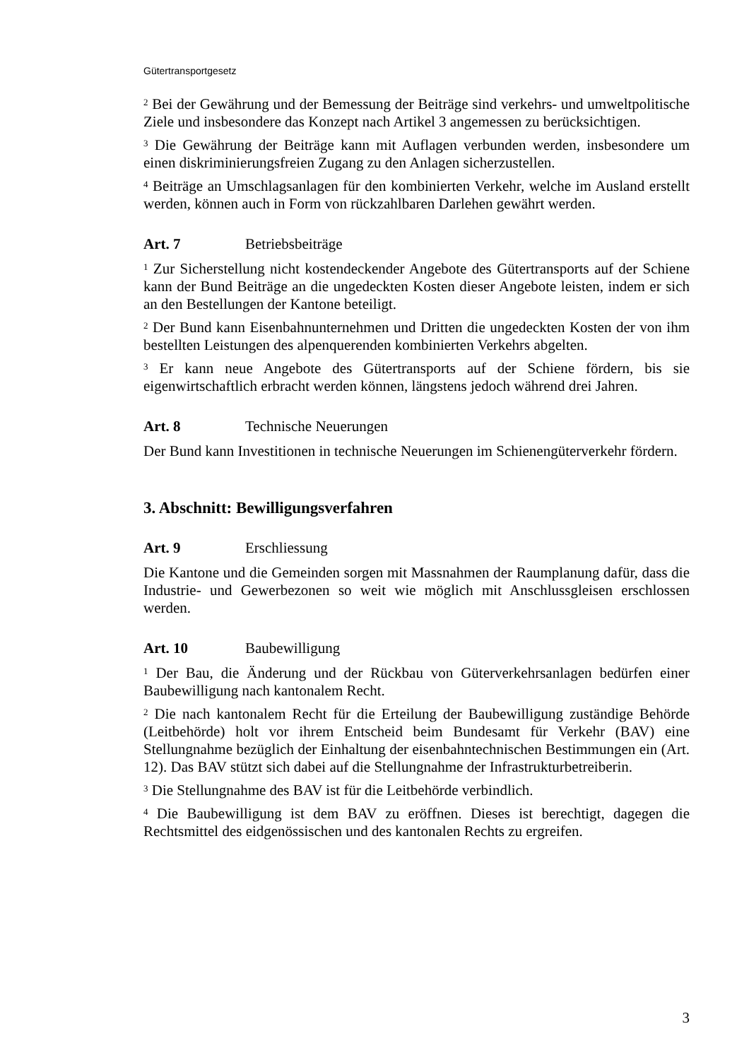Gütertransportgesetz
<sup>2</sup> Bei der Gewährung und der Bemessung der Beiträge sind verkehrs- und umweltpolitische Ziele und insbesondere das Konzept nach Artikel 3 angemessen zu berücksichtigen.
<sup>3</sup> Die Gewährung der Beiträge kann mit Auflagen verbunden werden, insbesondere um einen diskriminierungsfreien Zugang zu den Anlagen sicherzustellen.
<sup>4</sup> Beiträge an Umschlagsanlagen für den kombinierten Verkehr, welche im Ausland erstellt werden, können auch in Form von rückzahlbaren Darlehen gewährt werden.
Art. 7 Betriebsbeiträge
<sup>1</sup> Zur Sicherstellung nicht kostendeckender Angebote des Gütertransports auf der Schiene kann der Bund Beiträge an die ungedeckten Kosten dieser Angebote leisten, indem er sich an den Bestellungen der Kantone beteiligt.
<sup>2</sup> Der Bund kann Eisenbahnunternehmen und Dritten die ungedeckten Kosten der von ihm bestellten Leistungen des alpenquerenden kombinierten Verkehrs abgelten.
<sup>3</sup> Er kann neue Angebote des Gütertransports auf der Schiene fördern, bis sie eigenwirtschaftlich erbracht werden können, längstens jedoch während drei Jahren.
Art. 8 Technische Neuerungen
Der Bund kann Investitionen in technische Neuerungen im Schienengüterverkehr fördern.
3. Abschnitt: Bewilligungsverfahren
Art. 9 Erschliessung
Die Kantone und die Gemeinden sorgen mit Massnahmen der Raumplanung dafür, dass die Industrie- und Gewerbezonen so weit wie möglich mit Anschlussgleisen erschlossen werden.
Art. 10 Baubewilligung
<sup>1</sup> Der Bau, die Änderung und der Rückbau von Güterverkehrsanlagen bedürfen einer Baubewilligung nach kantonalem Recht.
<sup>2</sup> Die nach kantonalem Recht für die Erteilung der Baubewilligung zuständige Behörde (Leitbehörde) holt vor ihrem Entscheid beim Bundesamt für Verkehr (BAV) eine Stellungnahme bezüglich der Einhaltung der eisenbahntechnischen Bestimmungen ein (Art. 12). Das BAV stützt sich dabei auf die Stellungnahme der Infrastrukturbetreiberin.
<sup>3</sup> Die Stellungnahme des BAV ist für die Leitbehörde verbindlich.
<sup>4</sup> Die Baubewilligung ist dem BAV zu eröffnen. Dieses ist berechtigt, dagegen die Rechtsmittel des eidgenössischen und des kantonalen Rechts zu ergreifen.
3